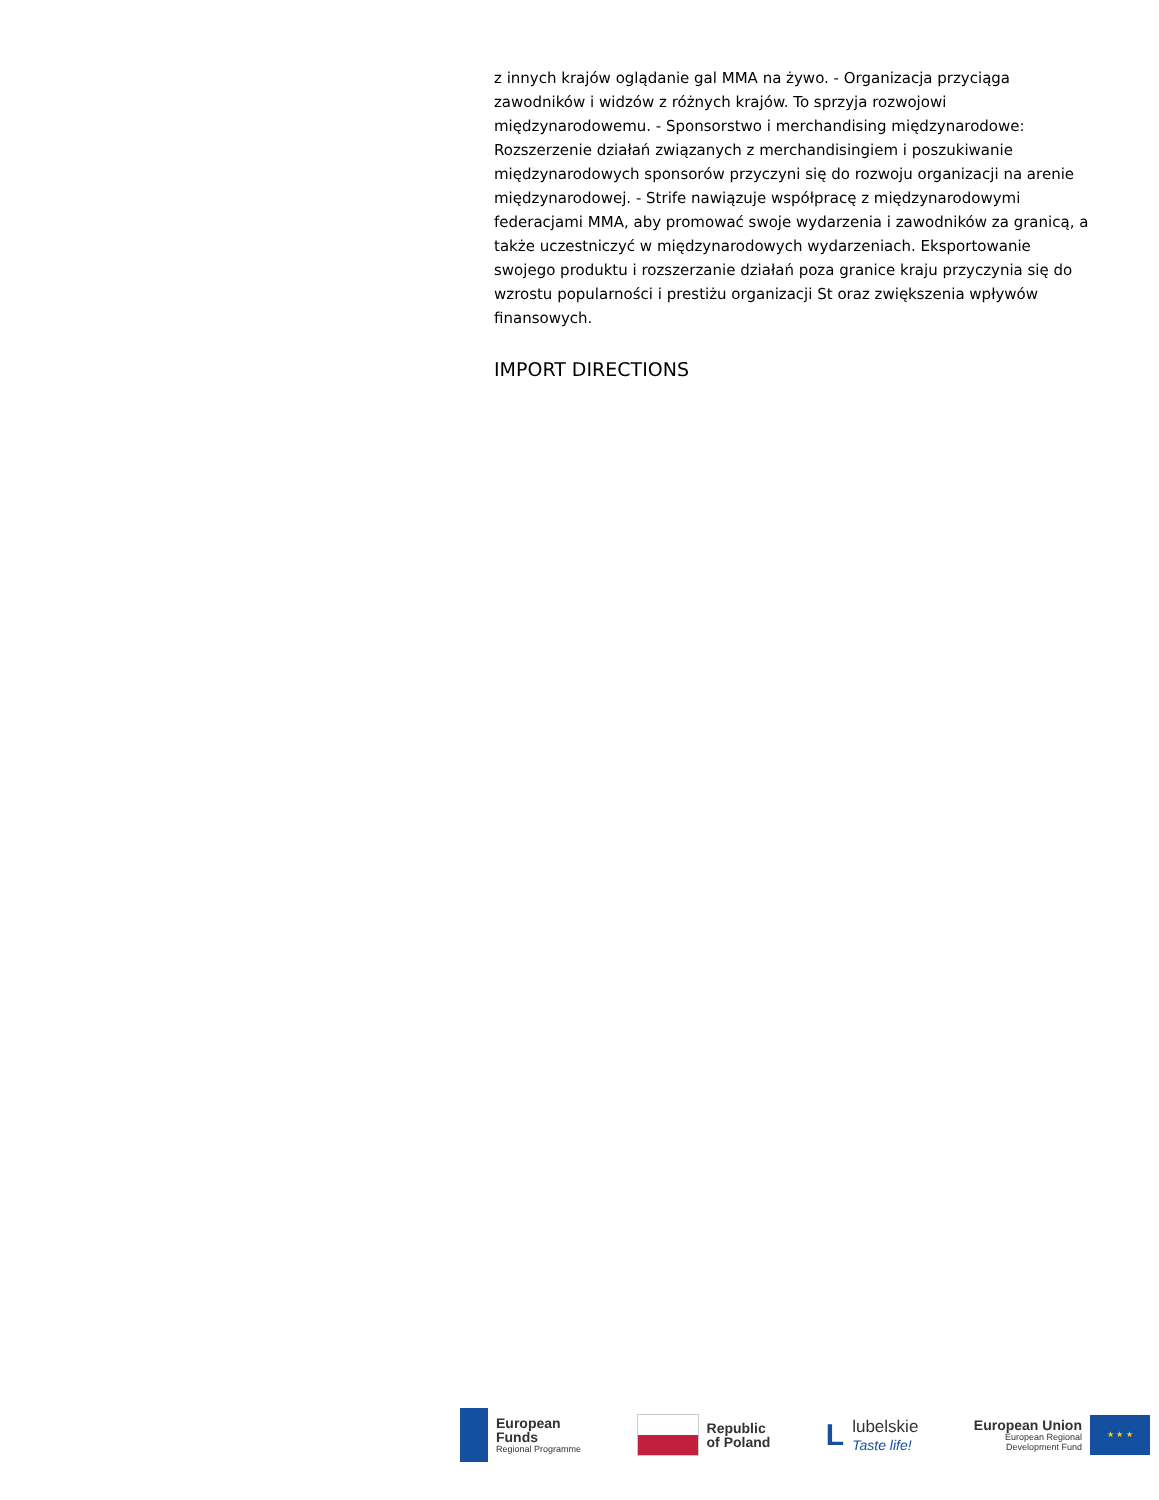z innych krajów oglądanie gal MMA na żywo. - Organizacja przyciąga zawodników i widzów z różnych krajów. To sprzyja rozwojowi międzynarodowemu. - Sponsorstwo i merchandising międzynarodowe: Rozszerzenie działań związanych z merchandisingiem i poszukiwanie międzynarodowych sponsorów przyczyni się do rozwoju organizacji na arenie międzynarodowej. - Strife nawiązuje współpracę z międzynarodowymi federacjami MMA, aby promować swoje wydarzenia i zawodników za granicą, a także uczestniczyć w międzynarodowych wydarzeniach. Eksportowanie swojego produktu i rozszerzanie działań poza granice kraju przyczynia się do wzrostu popularności i prestiżu organizacji St oraz zwiększenia wpływów finansowych.
IMPORT DIRECTIONS
European
Funds
Regional Programme
Republic
of Poland
L
lubelskie
Taste life!
European Union
European Regional
Development Fund
★ ★ ★